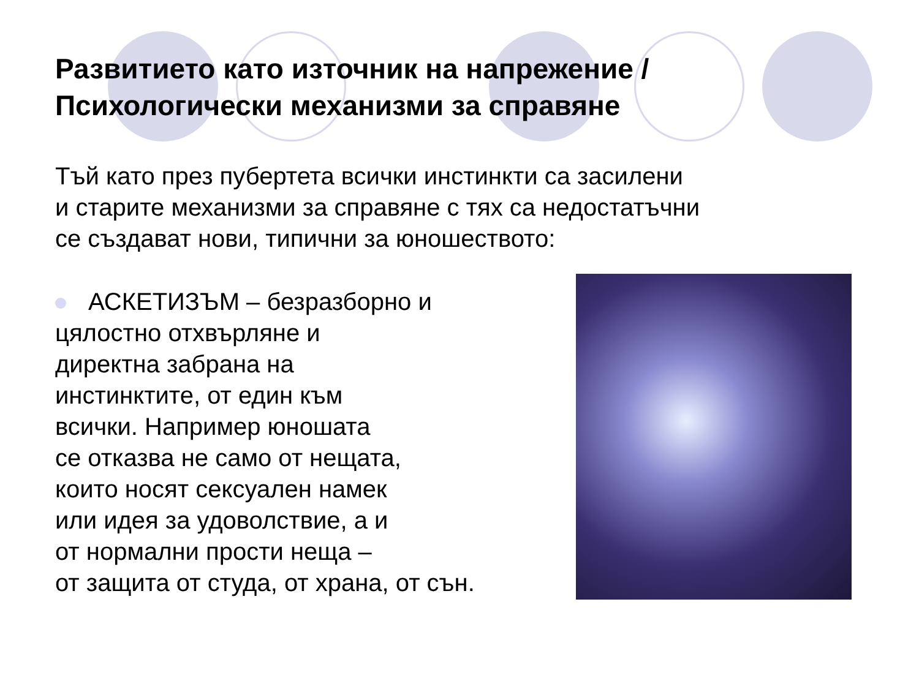Развитието като източник на напрежение /
Психологически механизми за справяне
Тъй като през пубертета всички инстинкти са засилени
и старите механизми за справяне с тях са недостатъчни
се създават нови, типични за юношеството:
АСКЕТИЗЪМ – безразборно и
цялостно отхвърляне и
директна забрана на
инстинктите, от един към
всички. Например юношата
се отказва не само от нещата,
които носят сексуален намек
или идея за удоволствие, а и
от нормални прости неща –
от защита от студа, от храна, от сън.